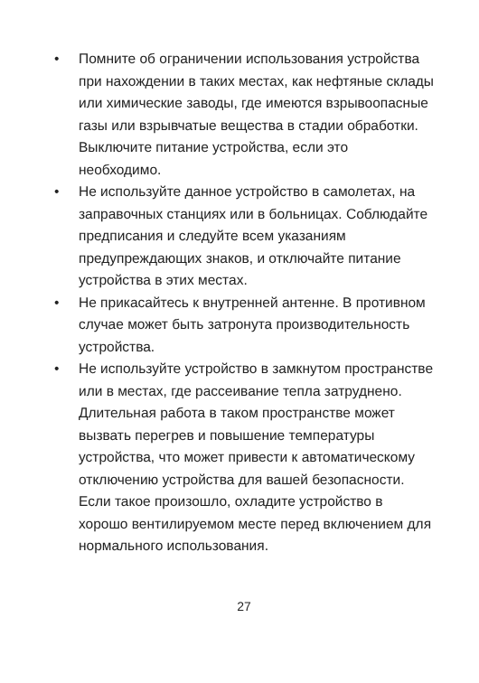• Помните об ограничении использования устройства при нахождении в таких местах, как нефтяные склады или химические заводы, где имеются взрывоопасные газы или взрывчатые вещества в стадии обработки. Выключите питание устройства, если это необходимо.
• Не используйте данное устройство в самолетах, на заправочных станциях или в больницах. Соблюдайте предписания и следуйте всем указаниям предупреждающих знаков, и отключайте питание устройства в этих местах.
• Не прикасайтесь к внутренней антенне. В противном случае может быть затронута производительность устройства.
• Не используйте устройство в замкнутом пространстве или в местах, где рассеивание тепла затруднено. Длительная работа в таком пространстве может вызвать перегрев и повышение температуры устройства, что может привести к автоматическому отключению устройства для вашей безопасности. Если такое произошло, охладите устройство в хорошо вентилируемом месте перед включением для нормального использования.
27